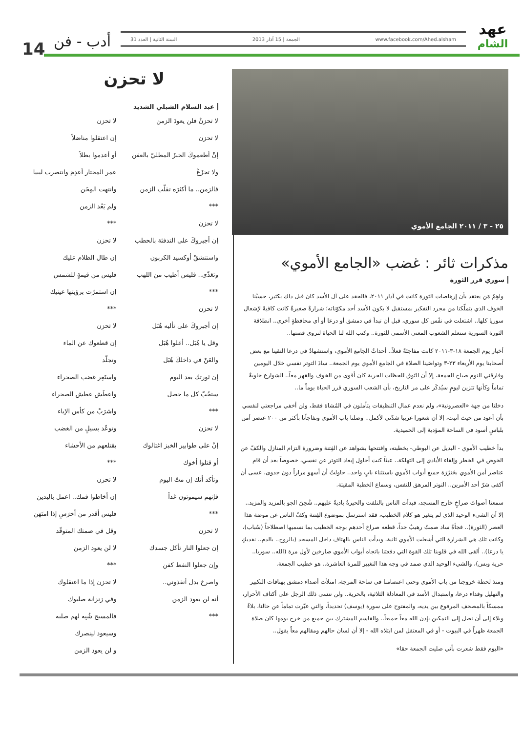14
عهد
الشام
www.facebook.com/Ahed.alsham الجمعة | 15 آذار 2013 السنة الثانية | العدد 31
أدب - فن
٢٥ - ٣ / ٢٠١١ الجامع الأموي
مذكرات ثائر : غضب «الجامع الأموي»
سوري قرر الثورة
واهِمٌ مَن يعتقد بأن إرهاصات الثورة كانت في آذار ٢٠١١، فالحقد على آل الأسد كان قبل ذاك بكثير، حسبُنا الخوف الذي يتملّكنا من مجرد التفكير بمستقبل لا يكون الأسد أحد مكوّناته؛ شرارةٌ صغيرةٌ كانت كافيةً لإشعال سوريا كلها.. اشتعلت في نفْس كل سوري، قبل أن تبدأ في دمشق أو درعا أو أي محافظةٍ أخرى.. انطلاقة الثورة السورية ستعلم الشعوب المعنى الأسمى للثورة.. وكتب الله لنا الحياة لنروي قصتها..
أخبار يوم الجمعة ١٨-٣-٢٠١١ كانت مفاجئةً فعلاً.. أحداثُ الجامع الأموي، واستشهادٌ في درعا التقينا مع بعض أصحابنا يوم الأربعاء ٢٣-٣ وتواصَينا الصلاة في الجامع الأموي يوم الجمعة.. سادَ التوتر نفسي خلال اليومين وفارقني النوم صباح الجمعة، إلا أن التَوق للحظات الحرية كان أقوى من الخوف والقهر معاً.. الشوارع خاويةٌ تماماً وكأنها تتزين ليومٍ سيُذكَر على مر التاريخ، بأن الشعب السوري قرر الحياة يوماً ما..
دخلنا من جهة «العصرونية»، ولم نعدم عمال التنظيفات يتأملون في المُشاة فقط، ولن أخفي مراجعتي لنفسي بأن أعود من حيث أتيت، إلا أن شعورا غريبا شدّني لأكمل.. وصلنا باب الأموي وتفاجأنا بأكثر من ٢٠٠ عنصر أمن بلباسٍ أسود في الساحة المؤدية إلى الحميدية.
بدأ خطيب الأموي - البديل عن البوطي- بخطبته، وافتتحها بشواهد عن الفِتنة وضرورة التزام المنازل والكفّ عن الخوض في الخطر وإلقاء الأيادي إلى التهلكة.. عبثاً كنت أحاول إبعاد التوتر عن نفسي، خصوصاً بعد أن قام عناصر أمن الأموي بجَنزَرَة جميع أبواب الأموي باستثناء بابٍ واحد.. حاولتُ أن أسهو مراراً دون جدوى، عسى أن أكفى شرّ أحد الأمرين.. التوتر المرهق للنفس، وسماع الخطبة المقيتة.
سمعنا أصواتَ صراخٍ خارج المسجد، فبدأت الناس بالتلفت والحيرةُ باديةٌ عليهم.. شُحِنَ الجو بالمزيد والمزيد.. إلا أن الشيء الوحيد الذي لم يتغير هو كلام الخطيب، فقد استرسل بموضوع الفِتنة وكفّ الناس عن موضة هذا العصر (الثورة).. فجأةً ساد صمتٌ رهيبٌ جداً، قطعه صراخ أحدهم بوجه الخطيب بما نسميها اصطلاحاً (سُباب)، وكانت تلك هي الشرارة التي أشعلت الأموي ثانية، وبدأت الناس بالهتاف داخل المسجد (بالروح.. بالدم.. نفديكِ يا درعا).. ألقى الله في قلوبنا تلك القوة التي دفعتنا باتجاه أبواب الأموي صارخين لأول مرة (الله.. سوريا.. حرية وبس)، والشيء الوحيد الذي صمد في وجه هذا التغيير للمرة العاشرة.. هو خطيب الجمعة.
ومنذ لحظة خروجنا من باب الأموي وحتى اعتصامنا في ساحة المرجة، امتلأت أصداء دمشق بهتافات التكبير والتهليل وفداء درعا، واستبدال الأسد في المعادلة الثلاثية، بالحرية.. ولن ننسى ذلك الرجل على أكتاف الأحرار، ممسكاً بالمصحف المرفوع بين يديه، والمفتوح على سورة (يوسف) تحديداً، والتي عبّرت تماماً عن حالنا، بلاءٌ وبلاء إلى أن نصل إلى التمكين بإذن الله معاً جميعاً.. والقاسم المشترك بين جميع من خرج يومها كان صلاة الجمعة ظهراً في البيوت - أو في المعتقل لمن ابتلاه الله - إلا أن لسان حالهم ومقالهم معاً يقول..
«اليوم فقط شعرت بأني صليت الجمعة حقا»
لا تحزن
عبد السلام الشبلي الشديد
لا تحزنْ فلن يعودَ الزمن
لا تحزن
إنْ أطعموكَ الخبزَ المطليّ بالعفن
ولا تجزَعْ
فالزمن.. ما أكثرَه تقلّب الزمن
***
لا تحزن
إن أجبروكَ على التدفئة بالحطب
واستنشقْ أوكسيد الكربون
وتغذّى.. فليس أطيب من اللهب
***
لا تحزن
إن أجبروكَ على تأليه هُبَل
وقل يا هُبَل.. أعلوا هُبَل
والعَنْ في داخلكَ هُبَل
إن ثورتك بعد اليوم
ستجُبّ كل ما حصل
***
لا تحزن
إنْ على طوابير الخبز اغتالوك
أو قتلوا أخوك
وتأكد أنك إن متّ اليوم
فإنهم سيموتون غداً
***
لا تحزن
إن جعلوا النار تأكل جسدك
وإن جعلوا النفط كفن
واصرخ بدل أنقذوني..
أنه لن يعود الزمن
***
لا تحزن
إن اعتقلوا مناضلاً
أو أعدموا بطلاً
عمر المختار أعدِمَ وانتصرت ليبيا
وانتهت المِحَن
ولم يَعُد الزمن
***
لا تحزن
إن طال الظلام عليك
فليس من قيمةٍ للشمس
إن استمرّت برؤيتها عينيك
***
لا تحزن
إن قطعوك عن الماء
وتجلّد
واستَعِر غضب الصحراء
واعطَش عطش الصحراء
واشرَبْ من كأس الإباء
وتوعّد بسيلٍ من الغضب
يقتلعهم من الأحشاء
***
لا تحزن
إن أخاطوا فمك.. اعمل باليدين
فليس أقدر من أخرَسٍ إذا امتَهَن
وقل في صمتك المتوقّد
لا لن يعود الزمن
***
لا تحزن إذا ما اعتقلوك
وفي زنزانة صلبوك
فالمسيح شُبِه لهم صلبه
وسيعود لينصرك
و لن يعود الزمن